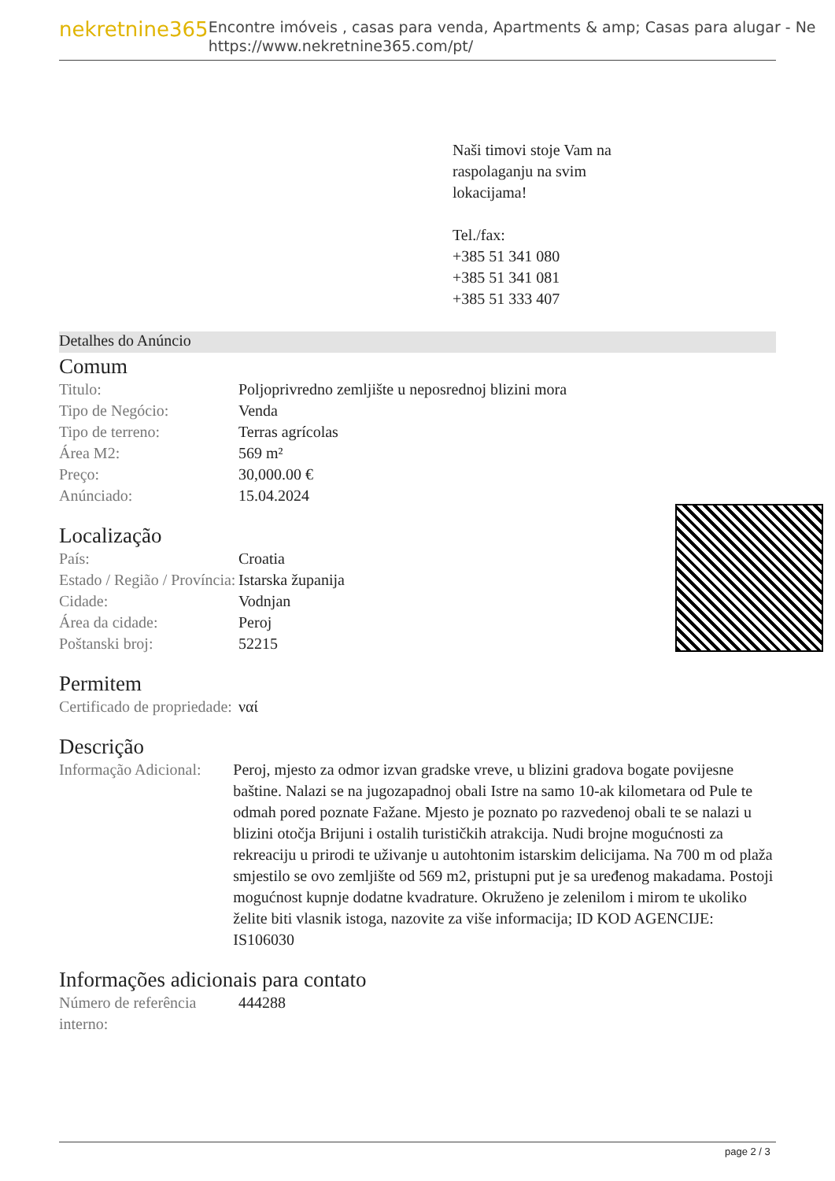nekretnine365
Encontre imóveis , casas para venda, Apartments & amp; Casas para alugar - Ne
https://www.nekretnine365.com/pt/
Naši timovi stoje Vam na
raspolaganju na svim
lokacijama!
Tel./fax:
+385 51 341 080
+385 51 341 081
+385 51 333 407
Detalhes do Anúncio
Comum
| Titulo: | Poljoprivredno zemljište u neposrednoj blizini mora |
| Tipo de Negócio: | Venda |
| Tipo de terreno: | Terras agrícolas |
| Área M2: | 569 m² |
| Preço: | 30,000.00 € |
| Anúnciado: | 15.04.2024 |
Localização
| País: | Croatia |
| Estado / Região / Província: | Istarska županija |
| Cidade: | Vodnjan |
| Área da cidade: | Peroj |
| Poštanski broj: | 52215 |
Permitem
| Certificado de propriedade: | ναί |
Descrição
| Informação Adicional: | Peroj, mjesto za odmor izvan gradske vreve, u blizini gradova bogate povijesne baštine. Nalazi se na jugozapadnoj obali Istre na samo 10-ak kilometara od Pule te odmah pored poznate Fažane. Mjesto je poznato po razvedenoj obali te se nalazi u blizini otočja Brijuni i ostalih turističkih atrakcija. Nudi brojne mogućnosti za rekreaciju u prirodi te uživanje u autohtonim istarskim delicijama. Na 700 m od plaža smjestilo se ovo zemljište od 569 m2, pristupni put je sa uređenog makadama. Postoji mogućnost kupnje dodatne kvadrature. Okruženo je zelenilom i mirom te ukoliko želite biti vlasnik istoga, nazovite za više informacija; ID KOD AGENCIJE: IS106030 |
Informações adicionais para contato
| Número de referência interno: | 444288 |
page 2 / 3